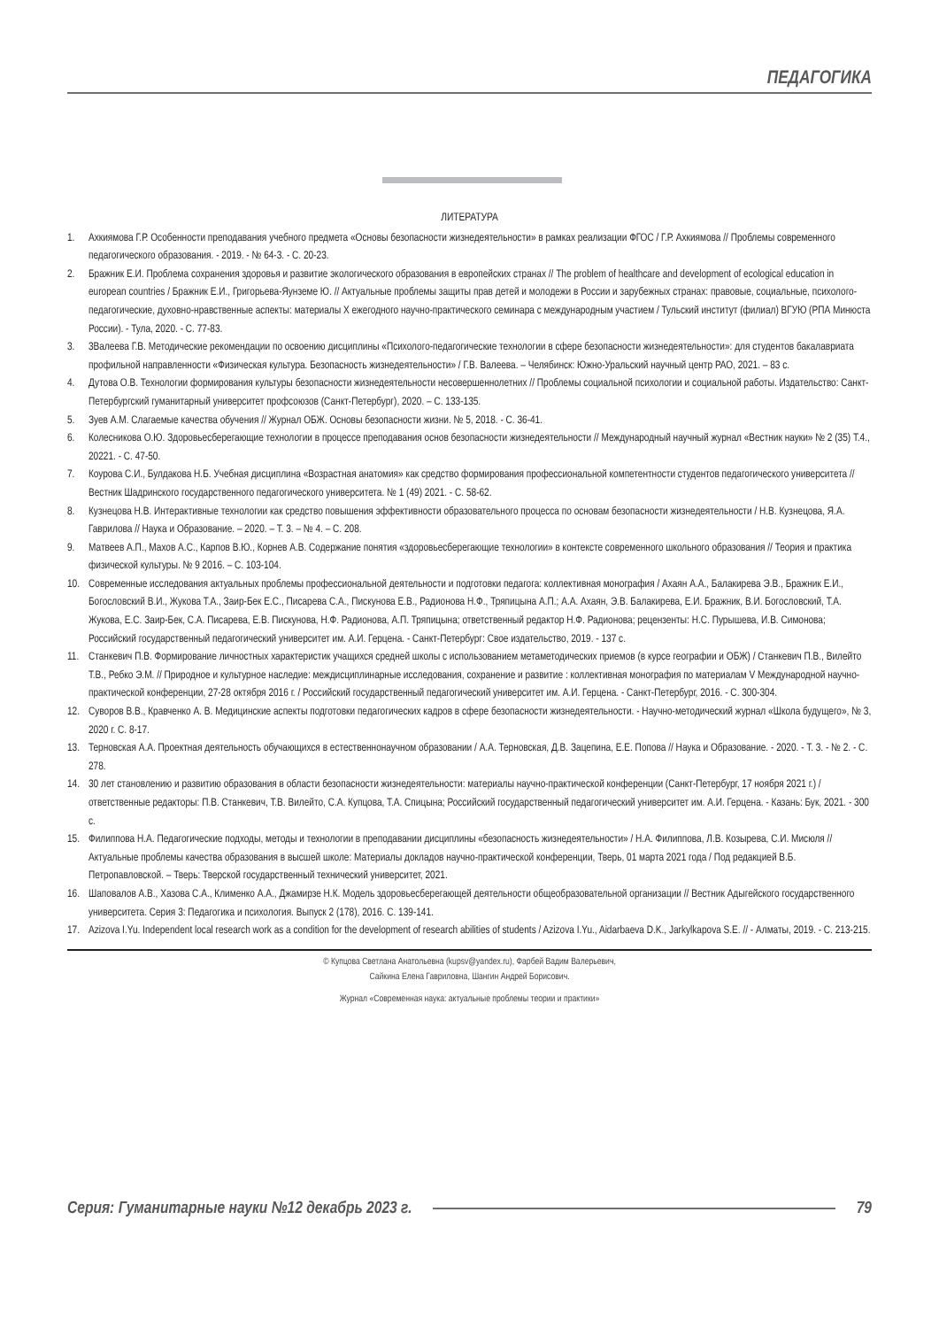ПЕДАГОГИКА
ЛИТЕРАТУРА
1. Ахкиямова Г.Р. Особенности преподавания учебного предмета «Основы безопасности жизнедеятельности» в рамках реализации ФГОС / Г.Р. Ахкиямова // Проблемы современного педагогического образования. - 2019. - № 64-3. - С. 20-23.
2. Бражник Е.И. Проблема сохранения здоровья и развитие экологического образования в европейских странах // The problem of healthcare and development of ecological education in european countries / Бражник Е.И., Григорьева-Яунземе Ю. // Актуальные проблемы защиты прав детей и молодежи в России и зарубежных странах: правовые, социальные, психолого-педагогические, духовно-нравственные аспекты: материалы X ежегодного научно-практического семинара с международным участием / Тульский институт (филиал) ВГУЮ (РПА Минюста России). - Тула, 2020. - С. 77-83.
3. 3Валеева Г.В. Методические рекомендации по освоению дисциплины «Психолого-педагогические технологии в сфере безопасности жизнедеятельности»: для студентов бакалавриата профильной направленности «Физическая культура. Безопасность жизнедеятельности» / Г.В. Валеева. – Челябинск: Южно-Уральский научный центр РАО, 2021. – 83 с.
4. Дутова О.В. Технологии формирования культуры безопасности жизнедеятельности несовершеннолетних // Проблемы социальной психологии и социальной работы. Издательство: Санкт-Петербургский гуманитарный университет профсоюзов (Санкт-Петербург), 2020. – С. 133-135.
5. Зуев А.М. Слагаемые качества обучения // Журнал ОБЖ. Основы безопасности жизни. № 5, 2018. - С. 36-41.
6. Колесникова О.Ю. Здоровьесберегающие технологии в процессе преподавания основ безопасности жизнедеятельности // Международный научный журнал «Вестник науки» № 2 (35) Т.4., 20221. - С. 47-50.
7. Коурова С.И., Булдакова Н.Б. Учебная дисциплина «Возрастная анатомия» как средство формирования профессиональной компетентности студентов педагогического университета // Вестник Шадринского государственного педагогического университета. № 1 (49) 2021. - С. 58-62.
8. Кузнецова Н.В. Интерактивные технологии как средство повышения эффективности образовательного процесса по основам безопасности жизнедеятельности / Н.В. Кузнецова, Я.А. Гаврилова // Наука и Образование. – 2020. – Т. 3. – № 4. – С. 208.
9. Матвеев А.П., Махов А.С., Карпов В.Ю., Корнев А.В. Содержание понятия «здоровьесберегающие технологии» в контексте современного школьного образования // Теория и практика физической культуры. № 9 2016. – С. 103-104.
10. Современные исследования актуальных проблемы профессиональной деятельности и подготовки педагога: коллективная монография / Ахаян А.А., Балакирева Э.В., Бражник Е.И., Богословский В.И., Жукова Т.А., Заир-Бек Е.С., Писарева С.А., Пискунова Е.В., Радионова Н.Ф., Тряпицына А.П.; А.А. Ахаян, Э.В. Балакирева, Е.И. Бражник, В.И. Богословский, Т.А. Жукова, Е.С. Заир-Бек, С.А. Писарева, Е.В. Пискунова, Н.Ф. Радионова, А.П. Тряпицына; ответственный редактор Н.Ф. Радионова; рецензенты: Н.С. Пурышева, И.В. Симонова; Российский государственный педагогический университет им. А.И. Герцена. - Санкт-Петербург: Свое издательство, 2019. - 137 с.
11. Станкевич П.В. Формирование личностных характеристик учащихся средней школы с использованием метаметодических приемов (в курсе географии и ОБЖ) / Станкевич П.В., Вилейто Т.В., Ребко Э.М. // Природное и культурное наследие: междисциплинарные исследования, сохранение и развитие : коллективная монография по материалам V Международной научно-практической конференции, 27-28 октября 2016 г. / Российский государственный педагогический университет им. А.И. Герцена. - Санкт-Петербург, 2016. - С. 300-304.
12. Суворов В.В., Кравченко А. В. Медицинские аспекты подготовки педагогических кадров в сфере безопасности жизнедеятельности. - Научно-методический журнал «Школа будущего», № 3, 2020 г. С. 8-17.
13. Терновская А.А. Проектная деятельность обучающихся в естественнонаучном образовании / А.А. Терновская, Д.В. Зацепина, Е.Е. Попова // Наука и Образование. - 2020. - Т. 3. - № 2. - С. 278.
14. 30 лет становлению и развитию образования в области безопасности жизнедеятельности: материалы научно-практической конференции (Санкт-Петербург, 17 ноября 2021 г.) / ответственные редакторы: П.В. Станкевич, Т.В. Вилейто, С.А. Купцова, Т.А. Спицына; Российский государственный педагогический университет им. А.И. Герцена. - Казань: Бук, 2021. - 300 с.
15. Филиппова Н.А. Педагогические подходы, методы и технологии в преподавании дисциплины «безопасность жизнедеятельности» / Н.А. Филиппова, Л.В. Козырева, С.И. Мисюля // Актуальные проблемы качества образования в высшей школе: Материалы докладов научно-практической конференции, Тверь, 01 марта 2021 года / Под редакцией В.Б. Петропавловской. – Тверь: Тверской государственный технический университет, 2021.
16. Шаповалов А.В., Хазова С.А., Клименко А.А., Джамирзе Н.К. Модель здоровьесберегающей деятельности общеобразовательной организации // Вестник Адыгейского государственного университета. Серия 3: Педагогика и психология. Выпуск 2 (178), 2016. С. 139-141.
17. Azizova I.Yu. Independent local research work as a condition for the development of research abilities of students / Azizova I.Yu., Aidarbaeva D.K., Jarkylkapova S.E. // - Алматы, 2019. - С. 213-215.
© Купцова Светлана Анатольевна (kupsv@yandex.ru), Фарбей Вадим Валерьевич,
Сайкина Елена Гавриловна, Шангин Андрей Борисович.
Журнал «Современная наука: актуальные проблемы теории и практики»
Серия: Гуманитарные науки №12 декабрь 2023 г. 79